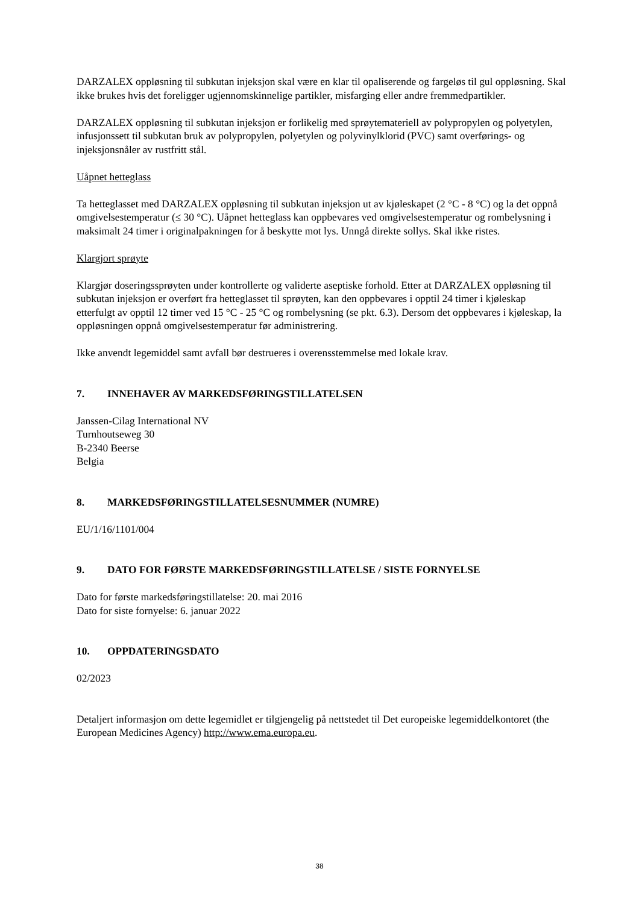DARZALEX oppløsning til subkutan injeksjon skal være en klar til opaliserende og fargeløs til gul oppløsning. Skal ikke brukes hvis det foreligger ugjennomskinnelige partikler, misfarging eller andre fremmedpartikler.
DARZALEX oppløsning til subkutan injeksjon er forlikelig med sprøytemateriell av polypropylen og polyetylen, infusjonssett til subkutan bruk av polypropylen, polyetylen og polyvinylklorid (PVC) samt overførings- og injeksjonsnåler av rustfritt stål.
Uåpnet hetteglass
Ta hetteglasset med DARZALEX oppløsning til subkutan injeksjon ut av kjøleskapet (2 °C - 8 °C) og la det oppnå omgivelsestemperatur (≤ 30 °C). Uåpnet hetteglass kan oppbevares ved omgivelsestemperatur og rombelysning i maksimalt 24 timer i originalpakningen for å beskytte mot lys. Unngå direkte sollys. Skal ikke ristes.
Klargjort sprøyte
Klargjør doseringssprøyten under kontrollerte og validerte aseptiske forhold. Etter at DARZALEX oppløsning til subkutan injeksjon er overført fra hetteglasset til sprøyten, kan den oppbevares i opptil 24 timer i kjøleskap etterfulgt av opptil 12 timer ved 15 °C - 25 °C og rombelysning (se pkt. 6.3). Dersom det oppbevares i kjøleskap, la oppløsningen oppnå omgivelsestemperatur før administrering.
Ikke anvendt legemiddel samt avfall bør destrueres i overensstemmelse med lokale krav.
7. INNEHAVER AV MARKEDSFØRINGSTILLATELSEN
Janssen-Cilag International NV
Turnhoutseweg 30
B-2340 Beerse
Belgia
8. MARKEDSFØRINGSTILLATELSESNUMMER (NUMRE)
EU/1/16/1101/004
9. DATO FOR FØRSTE MARKEDSFØRINGSTILLATELSE / SISTE FORNYELSE
Dato for første markedsføringstillatelse: 20. mai 2016
Dato for siste fornyelse: 6. januar 2022
10. OPPDATERINGSDATO
02/2023
Detaljert informasjon om dette legemidlet er tilgjengelig på nettstedet til Det europeiske legemiddelkontoret (the European Medicines Agency) http://www.ema.europa.eu.
38